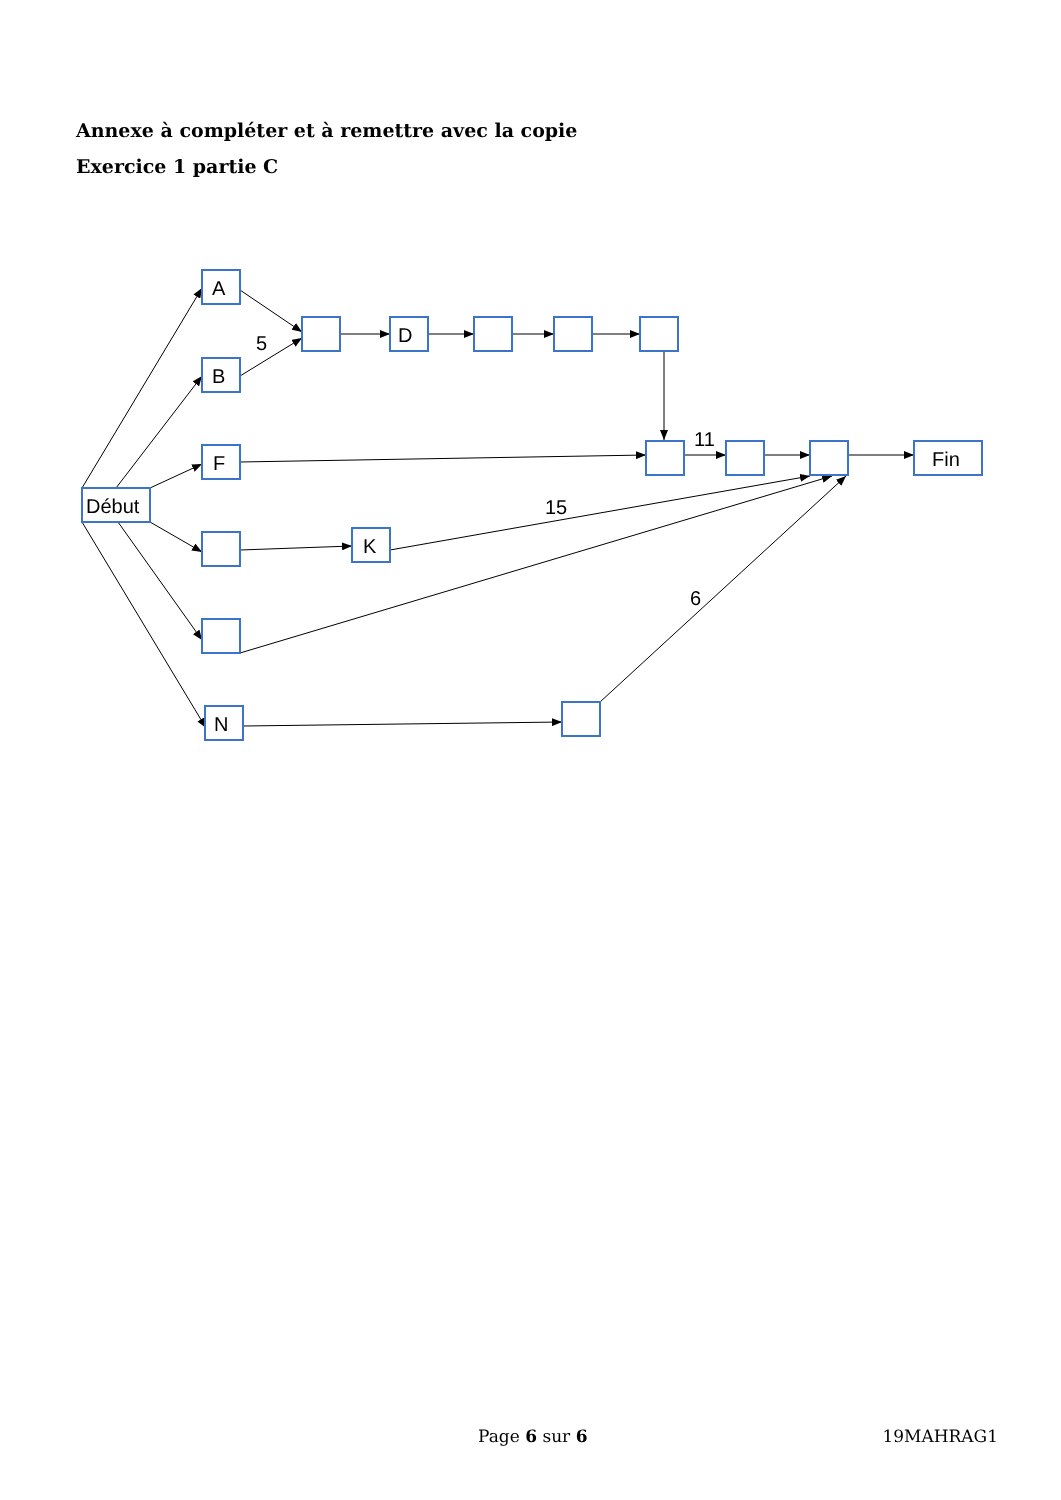Annexe à compléter et à remettre avec la copie
Exercice 1 partie C
A
B
F
Début
N
D
K
Fin
5
11
15
6
Page 6 sur 6 19MAHRAG1